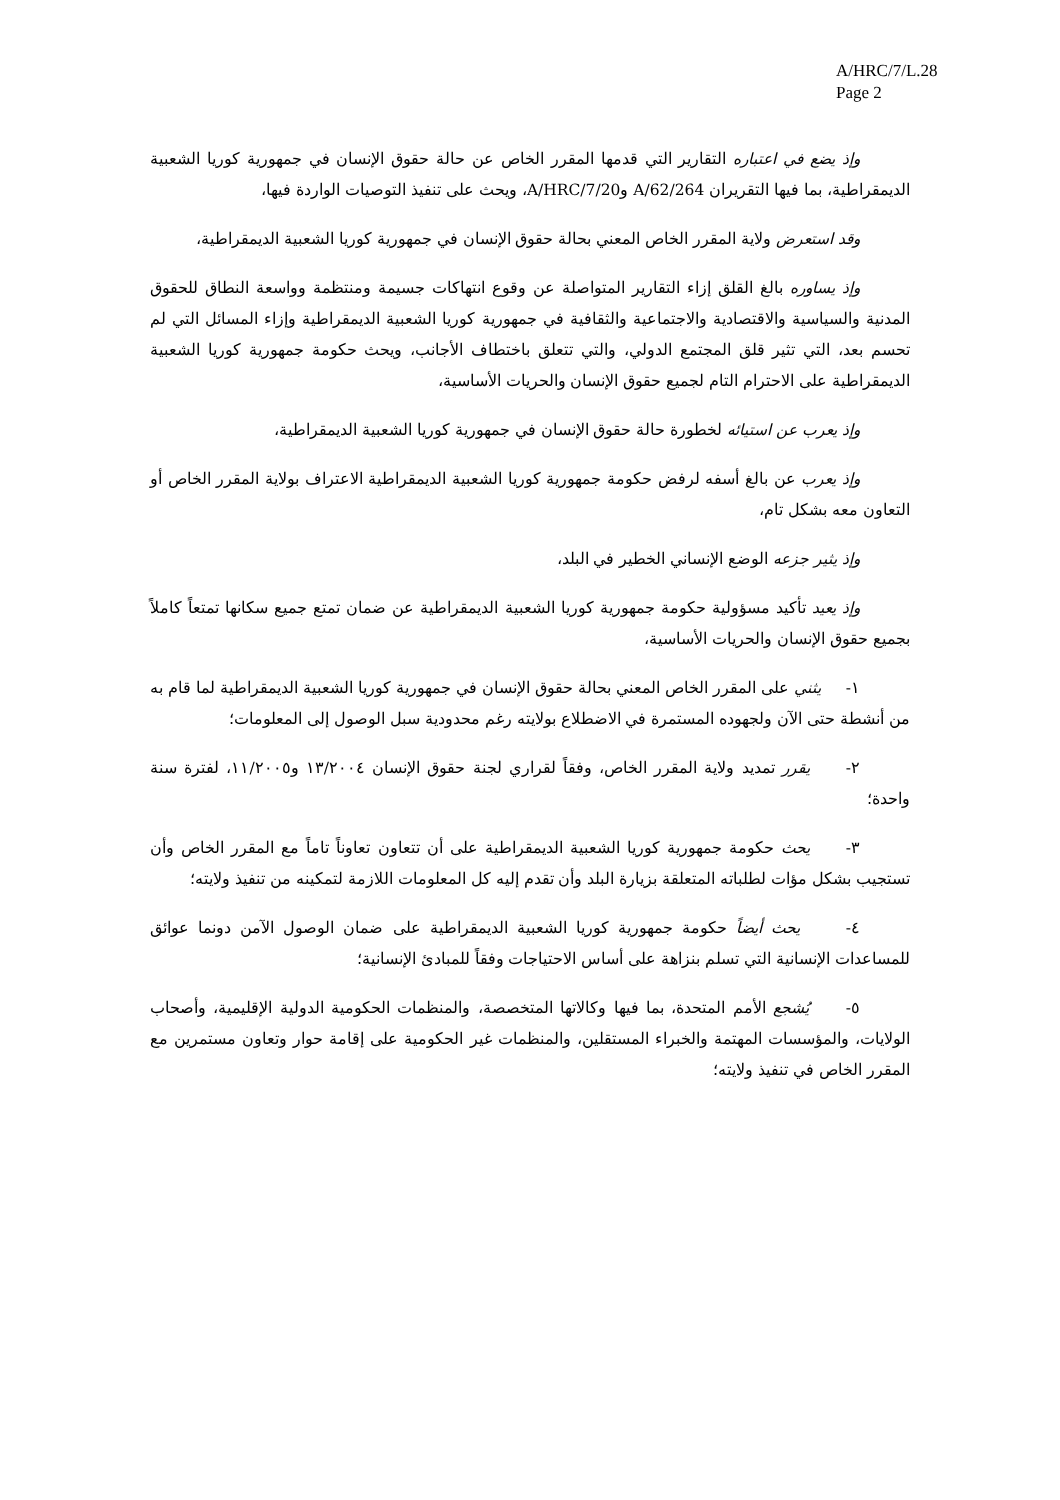A/HRC/7/L.28
Page 2
وإذ يضع في اعتباره التقارير التي قدمها المقرر الخاص عن حالة حقوق الإنسان في جمهورية كوريا الشعبية الديمقراطية، بما فيها التقريران A/62/264 وA/HRC/7/20، ويحث على تنفيذ التوصيات الواردة فيها،
وقد استعرض ولاية المقرر الخاص المعني بحالة حقوق الإنسان في جمهورية كوريا الشعبية الديمقراطية،
وإذ يساوره بالغ القلق إزاء التقارير المتواصلة عن وقوع انتهاكات جسيمة ومنتظمة وواسعة النطاق للحقوق المدنية والسياسية والاقتصادية والاجتماعية والثقافية في جمهورية كوريا الشعبية الديمقراطية وإزاء المسائل التي لم تحسم بعد، التي تثير قلق المجتمع الدولي، والتي تتعلق باختطاف الأجانب، ويحث حكومة جمهورية كوريا الشعبية الديمقراطية على الاحترام التام لجميع حقوق الإنسان والحريات الأساسية،
وإذ يعرب عن استيائه لخطورة حالة حقوق الإنسان في جمهورية كوريا الشعبية الديمقراطية،
وإذ يعرب عن بالغ أسفه لرفض حكومة جمهورية كوريا الشعبية الديمقراطية الاعتراف بولاية المقرر الخاص أو التعاون معه بشكل تام،
وإذ يثير جزعه الوضع الإنساني الخطير في البلد،
وإذ يعيد تأكيد مسؤولية حكومة جمهورية كوريا الشعبية الديمقراطية عن ضمان تمتع جميع سكانها تمتعاً كاملاً بجميع حقوق الإنسان والحريات الأساسية،
١- يثني على المقرر الخاص المعني بحالة حقوق الإنسان في جمهورية كوريا الشعبية الديمقراطية لما قام به من أنشطة حتى الآن ولجهوده المستمرة في الاضطلاع بولايته رغم محدودية سبل الوصول إلى المعلومات؛
٢- يقرر تمديد ولاية المقرر الخاص، وفقاً لقراري لجنة حقوق الإنسان ١٣/٢٠٠٤ و١١/٢٠٠٥، لفترة سنة واحدة؛
٣- يحث حكومة جمهورية كوريا الشعبية الديمقراطية على أن تتعاون تعاوناً تاماً مع المقرر الخاص وأن تستجيب بشكل مؤات لطلباته المتعلقة بزيارة البلد وأن تقدم إليه كل المعلومات اللازمة لتمكينه من تنفيذ ولايته؛
٤- يحث أيضاً حكومة جمهورية كوريا الشعبية الديمقراطية على ضمان الوصول الآمن دونما عوائق للمساعدات الإنسانية التي تسلم بنزاهة على أساس الاحتياجات وفقاً للمبادئ الإنسانية؛
٥- يُشجع الأمم المتحدة، بما فيها وكالاتها المتخصصة، والمنظمات الحكومية الدولية الإقليمية، وأصحاب الولايات، والمؤسسات المهتمة والخبراء المستقلين، والمنظمات غير الحكومية على إقامة حوار وتعاون مستمرين مع المقرر الخاص في تنفيذ ولايته؛